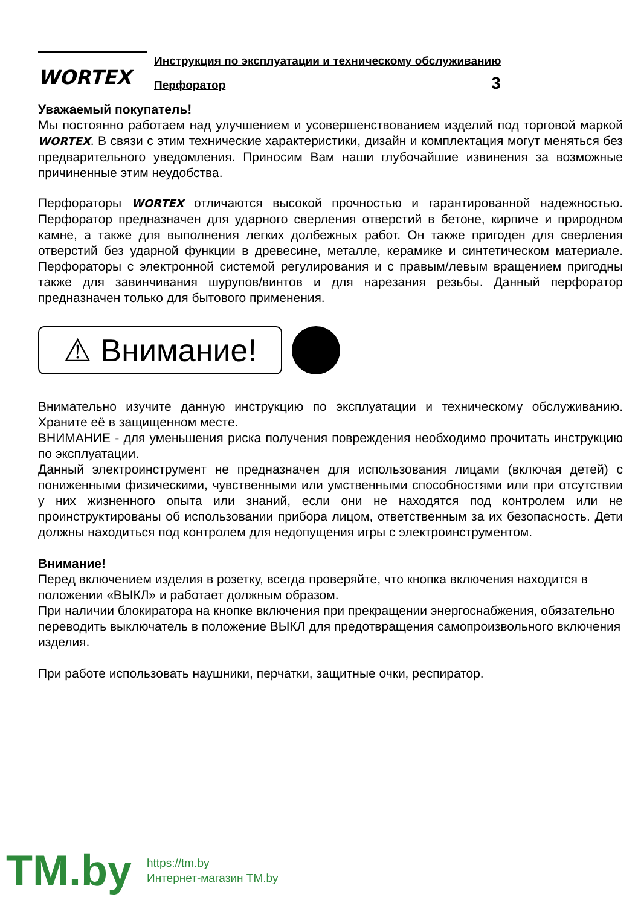WORTEX
Инструкция по эксплуатации и техническому обслуживанию
Перфоратор 3
Уважаемый покупатель!
Мы постоянно работаем над улучшением и усовершенствованием изделий под торговой маркой WORTEX. В связи с этим технические характеристики, дизайн и комплектация могут меняться без предварительного уведомления. Приносим Вам наши глубочайшие извинения за возможные причиненные этим неудобства.
Перфораторы WORTEX отличаются высокой прочностью и гарантированной надежностью. Перфоратор предназначен для ударного сверления отверстий в бетоне, кирпиче и природном камне, а также для выполнения легких долбежных работ. Он также пригоден для сверления отверстий без ударной функции в древесине, металле, керамике и синтетическом материале. Перфораторы с электронной системой регулирования и с правым/левым вращением пригодны также для завинчивания шурупов/винтов и для нарезания резьбы. Данный перфоратор предназначен только для бытового применения.
⚠ Внимание!
Внимательно изучите данную инструкцию по эксплуатации и техническому обслуживанию. Храните её в защищенном месте.
ВНИМАНИЕ - для уменьшения риска получения повреждения необходимо прочитать инструкцию по эксплуатации.
Данный электроинструмент не предназначен для использования лицами (включая детей) с пониженными физическими, чувственными или умственными способностями или при отсутствии у них жизненного опыта или знаний, если они не находятся под контролем или не проинструктированы об использовании прибора лицом, ответственным за их безопасность. Дети должны находиться под контролем для недопущения игры с электроинструментом.
Внимание!
Перед включением изделия в розетку, всегда проверяйте, что кнопка включения находится в положении «ВЫКЛ» и работает должным образом.
При наличии блокиратора на кнопке включения при прекращении энергоснабжения, обязательно переводить выключатель в положение ВЫКЛ для предотвращения самопроизвольного включения изделия.
При работе использовать наушники, перчатки, защитные очки, респиратор.
TM.by
https://tm.by
Интернет-магазин TM.by